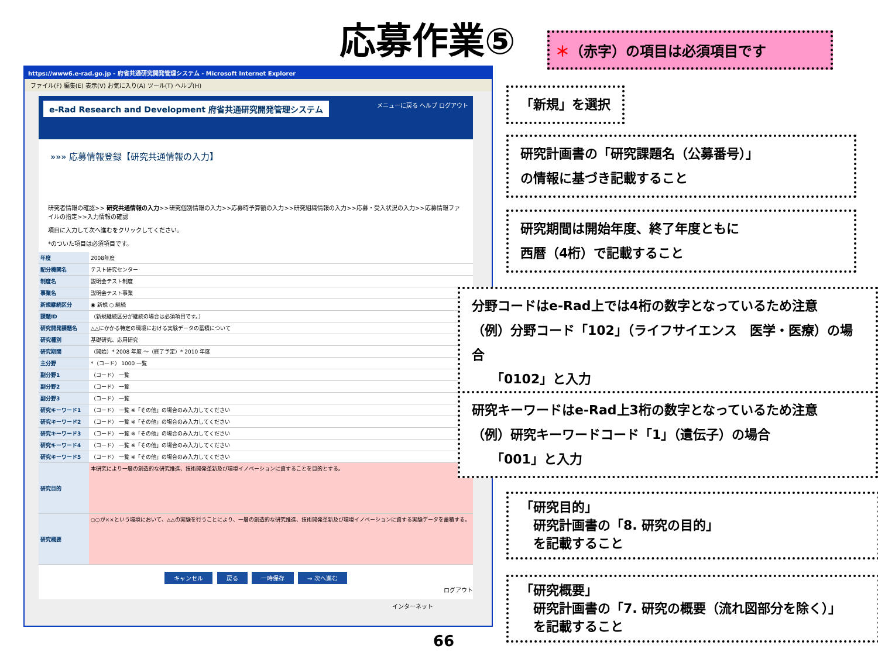応募作業⑤ ＊（赤字）の項目は必須項目です
https://www6.e-rad.go.jp - 府省共通研究開発管理システム - Microsoft Internet Explorer
ファイル(F) 編集(E) 表示(V) お気に入り(A) ツール(T) ヘルプ(H)
e-Rad Research and Development 府省共通研究開発管理システム メニューに戻る ヘルプ ログアウト
»»» 応募情報登録【研究共通情報の入力】
研究者情報の確認>> 研究共通情報の入力>>研究個別情報の入力>>応募時予算額の入力>>研究組織情報の入力>>応募・受入状況の入力>>応募情報ファイルの指定>>入力情報の確認
項目に入力して次へ進むをクリックしてください。
*のついた項目は必須項目です。
| 年度 | 2008年度 |
| 配分機関名 | テスト研究センター |
| 制度名 | 説明会テスト制度 |
| 事業名 | 説明会テスト事業 |
| 新規継続区分 | ◉ 新規 ○ 継続 |
| 課題ID | （新規継続区分が継続の場合は必須項目です。） |
| 研究開発課題名 | △△にかかる特定の環境における実験データの蓄積について |
| 研究種別 | 基礎研究、応用研究 |
| 研究期間 | （開始）* 2008 年度 ～（終了予定）* 2010 年度 |
| 主分野 | *（コード） 1000 一覧 |
| 副分野1 | （コード） 一覧 |
| 副分野2 | （コード） 一覧 |
| 副分野3 | （コード） 一覧 |
| 研究キーワード1 | （コード） 一覧 ※「その他」の場合のみ入力してください |
| 研究キーワード2 | （コード） 一覧 ※「その他」の場合のみ入力してください |
| 研究キーワード3 | （コード） 一覧 ※「その他」の場合のみ入力してください |
| 研究キーワード4 | （コード） 一覧 ※「その他」の場合のみ入力してください |
| 研究キーワード5 | （コード） 一覧 ※「その他」の場合のみ入力してください |
| 研究目的 | 本研究により一層の創造的な研究推進、技術開発革新及び環境イノベーションに資することを目的とする。 |
| 研究概要 | ○○が××という環境において、△△の実験を行うことにより、一層の創造的な研究推進、技術開発革新及び環境イノベーションに資する実験データを蓄積する。 |
キャンセル 戻る 一時保存 → 次へ進む
ログアウト
インターネット
「新規」を選択
研究計画書の「研究課題名（公募番号）」
の情報に基づき記載すること
研究期間は開始年度、終了年度ともに
西暦（4桁）で記載すること
分野コードはe-Rad上では4桁の数字となっているため注意
（例）分野コード「102」（ライフサイエンス　医学・医療）の場合
　　「0102」と入力
研究キーワードはe-Rad上3桁の数字となっているため注意
（例）研究キーワードコード「1」（遺伝子）の場合
　　「001」と入力
「研究目的」
　研究計画書の「8. 研究の目的」
　を記載すること
「研究概要」
　研究計画書の「7. 研究の概要（流れ図部分を除く）」
　を記載すること
66